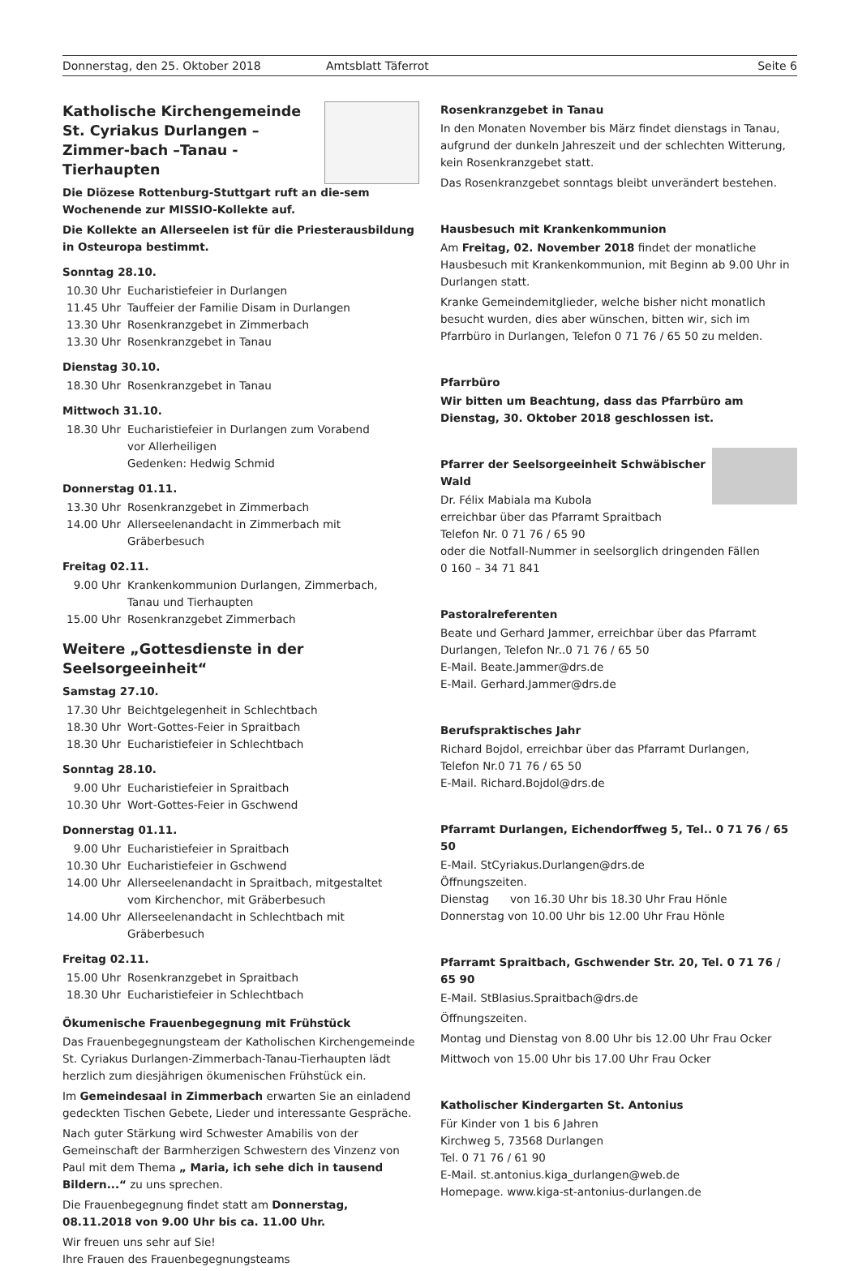Donnerstag, den 25. Oktober 2018 Amtsblatt Täferrot Seite 6
Katholische Kirchengemeinde St. Cyriakus Durlangen – Zimmer-bach –Tanau - Tierhaupten
Die Diözese Rottenburg-Stuttgart ruft an die-sem Wochenende zur MISSIO-Kollekte auf.
Die Kollekte an Allerseelen ist für die Priesterausbildung in Osteuropa bestimmt.
Sonntag 28.10.
10.30 Uhr Eucharistiefeier in Durlangen
11.45 Uhr Tauffeier der Familie Disam in Durlangen
13.30 Uhr Rosenkranzgebet in Zimmerbach
13.30 Uhr Rosenkranzgebet in Tanau
Dienstag 30.10.
18.30 Uhr Rosenkranzgebet in Tanau
Mittwoch 31.10.
18.30 Uhr Eucharistiefeier in Durlangen zum Vorabend
vor Allerheiligen
Gedenken: Hedwig Schmid
Donnerstag 01.11.
13.30 Uhr Rosenkranzgebet in Zimmerbach
14.00 Uhr Allerseelenandacht in Zimmerbach mit Gräberbesuch
Freitag 02.11.
9.00 Uhr Krankenkommunion Durlangen, Zimmerbach,
Tanau und Tierhaupten
15.00 Uhr Rosenkranzgebet Zimmerbach
Weitere „Gottesdienste in der Seelsorgeeinheit“
Samstag 27.10.
17.30 Uhr Beichtgelegenheit in Schlechtbach
18.30 Uhr Wort-Gottes-Feier in Spraitbach
18.30 Uhr Eucharistiefeier in Schlechtbach
Sonntag 28.10.
9.00 Uhr Eucharistiefeier in Spraitbach
10.30 Uhr Wort-Gottes-Feier in Gschwend
Donnerstag 01.11.
9.00 Uhr Eucharistiefeier in Spraitbach
10.30 Uhr Eucharistiefeier in Gschwend
14.00 Uhr Allerseelenandacht in Spraitbach, mitgestaltet
vom Kirchenchor, mit Gräberbesuch
14.00 Uhr Allerseelenandacht in Schlechtbach mit Gräberbesuch
Freitag 02.11.
15.00 Uhr Rosenkranzgebet in Spraitbach
18.30 Uhr Eucharistiefeier in Schlechtbach
Ökumenische Frauenbegegnung mit Frühstück
Das Frauenbegegnungsteam der Katholischen Kirchengemeinde St. Cyriakus Durlangen-Zimmerbach-Tanau-Tierhaupten lädt herzlich zum diesjährigen ökumenischen Frühstück ein.
Im Gemeindesaal in Zimmerbach erwarten Sie an einladend gedeckten Tischen Gebete, Lieder und interessante Gespräche.
Nach guter Stärkung wird Schwester Amabilis von der Gemeinschaft der Barmherzigen Schwestern des Vinzenz von Paul mit dem Thema „ Maria, ich sehe dich in tausend Bildern...“ zu uns sprechen.
Die Frauenbegegnung findet statt am Donnerstag, 08.11.2018 von 9.00 Uhr bis ca. 11.00 Uhr.
Wir freuen uns sehr auf Sie!
Ihre Frauen des Frauenbegegnungsteams
Rosenkranzgebet in Tanau
In den Monaten November bis März findet dienstags in Tanau, aufgrund der dunkeln Jahreszeit und der schlechten Witterung, kein Rosenkranzgebet statt.
Das Rosenkranzgebet sonntags bleibt unverändert bestehen.
Hausbesuch mit Krankenkommunion
Am Freitag, 02. November 2018 findet der monatliche Hausbesuch mit Krankenkommunion, mit Beginn ab 9.00 Uhr in Durlangen statt.
Kranke Gemeindemitglieder, welche bisher nicht monatlich besucht wurden, dies aber wünschen, bitten wir, sich im Pfarrbüro in Durlangen, Telefon 0 71 76 / 65 50 zu melden.
Pfarrbüro
Wir bitten um Beachtung, dass das Pfarrbüro am Dienstag, 30. Oktober 2018 geschlossen ist.
Pfarrer der Seelsorgeeinheit Schwäbischer Wald
Dr. Félix Mabiala ma Kubola
erreichbar über das Pfarramt Spraitbach
Telefon Nr. 0 71 76 / 65 90
oder die Notfall-Nummer in seelsorglich dringenden Fällen
0 160 – 34 71 841
Pastoralreferenten
Beate und Gerhard Jammer, erreichbar über das Pfarramt Durlangen, Telefon Nr..0 71 76 / 65 50
E-Mail. Beate.Jammer@drs.de
E-Mail. Gerhard.Jammer@drs.de
Berufspraktisches Jahr
Richard Bojdol, erreichbar über das Pfarramt Durlangen,
Telefon Nr.0 71 76 / 65 50
E-Mail. Richard.Bojdol@drs.de
Pfarramt Durlangen, Eichendorffweg 5, Tel.. 0 71 76 / 65 50
E-Mail. StCyriakus.Durlangen@drs.de
Öffnungszeiten.
Dienstag von 16.30 Uhr bis 18.30 Uhr Frau Hönle
Donnerstag von 10.00 Uhr bis 12.00 Uhr Frau Hönle
Pfarramt Spraitbach, Gschwender Str. 20, Tel. 0 71 76 / 65 90
E-Mail. StBlasius.Spraitbach@drs.de
Öffnungszeiten.
Montag und Dienstag von 8.00 Uhr bis 12.00 Uhr Frau Ocker
Mittwoch von 15.00 Uhr bis 17.00 Uhr Frau Ocker
Katholischer Kindergarten St. Antonius
Für Kinder von 1 bis 6 Jahren
Kirchweg 5, 73568 Durlangen
Tel. 0 71 76 / 61 90
E-Mail. st.antonius.kiga_durlangen@web.de
Homepage. www.kiga-st-antonius-durlangen.de